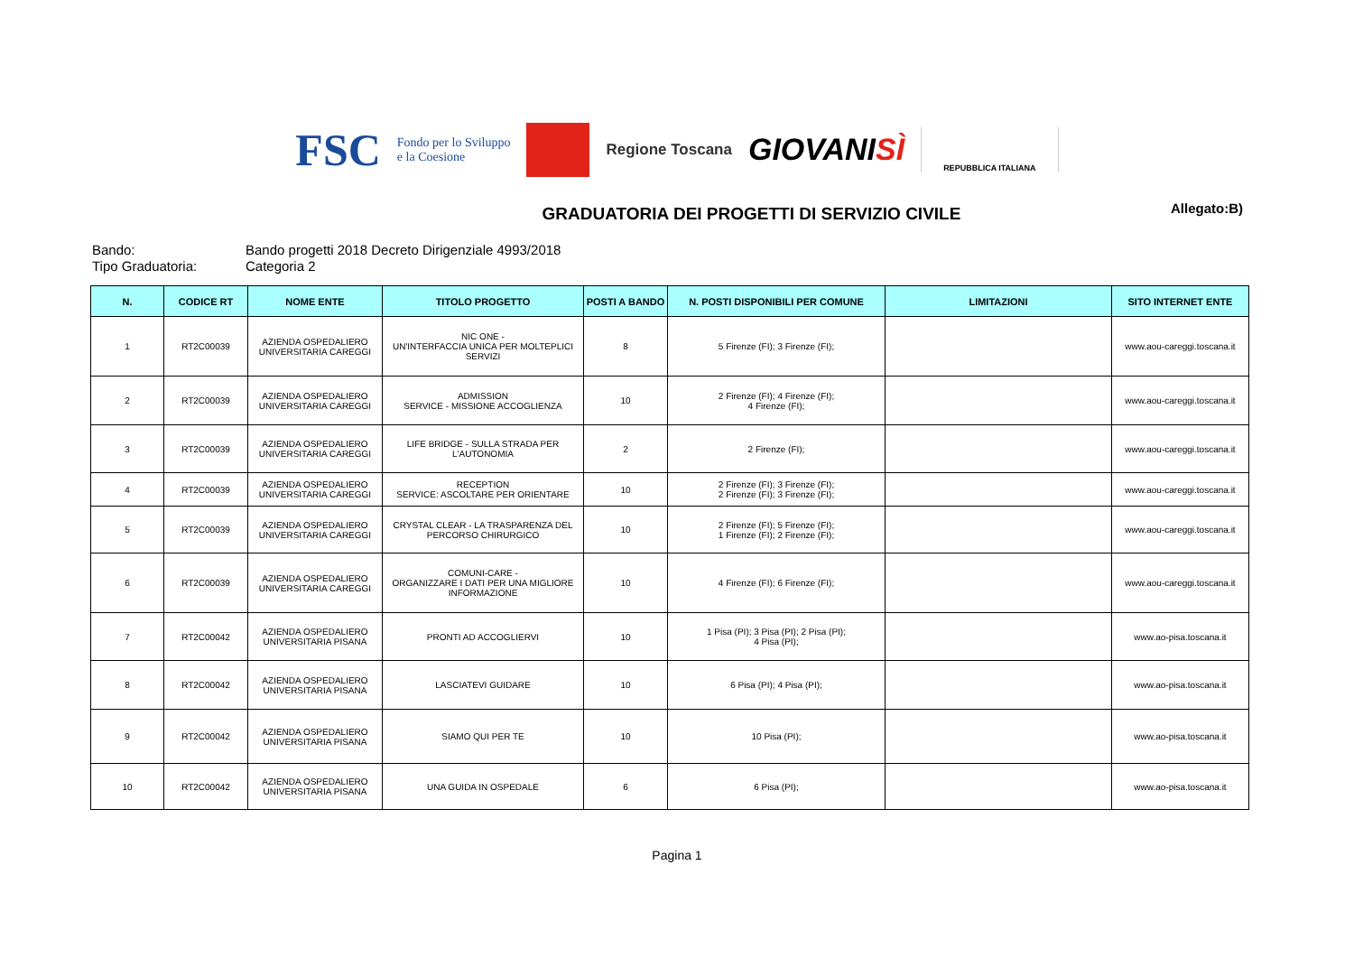FSC
Fondo per lo Sviluppo
e la Coesione
Regione Toscana
GIOVANISÌ
REPUBBLICA ITALIANA
GRADUATORIA DEI PROGETTI DI SERVIZIO CIVILE Allegato:B)
Bando: Bando progetti 2018 Decreto Dirigenziale 4993/2018
Tipo Graduatoria: Categoria 2
| N. | CODICE RT | NOME ENTE | TITOLO PROGETTO | POSTI A BANDO | N. POSTI DISPONIBILI PER COMUNE | LIMITAZIONI | SITO INTERNET ENTE |
| --- | --- | --- | --- | --- | --- | --- | --- |
| 1 | RT2C00039 | AZIENDA OSPEDALIERO UNIVERSITARIA CAREGGI | NIC ONE - UN'INTERFACCIA UNICA PER MOLTEPLICI SERVIZI | 8 | 5 Firenze (FI); 3 Firenze (FI); | | www.aou-careggi.toscana.it |
| 2 | RT2C00039 | AZIENDA OSPEDALIERO UNIVERSITARIA CAREGGI | ADMISSION SERVICE - MISSIONE ACCOGLIENZA | 10 | 2 Firenze (FI); 4 Firenze (FI); 4 Firenze (FI); | | www.aou-careggi.toscana.it |
| 3 | RT2C00039 | AZIENDA OSPEDALIERO UNIVERSITARIA CAREGGI | LIFE BRIDGE - SULLA STRADA PER L'AUTONOMIA | 2 | 2 Firenze (FI); | | www.aou-careggi.toscana.it |
| 4 | RT2C00039 | AZIENDA OSPEDALIERO UNIVERSITARIA CAREGGI | RECEPTION SERVICE: ASCOLTARE PER ORIENTARE | 10 | 2 Firenze (FI); 3 Firenze (FI); 2 Firenze (FI); 3 Firenze (FI); | | www.aou-careggi.toscana.it |
| 5 | RT2C00039 | AZIENDA OSPEDALIERO UNIVERSITARIA CAREGGI | CRYSTAL CLEAR - LA TRASPARENZA DEL PERCORSO CHIRURGICO | 10 | 2 Firenze (FI); 5 Firenze (FI); 1 Firenze (FI); 2 Firenze (FI); | | www.aou-careggi.toscana.it |
| 6 | RT2C00039 | AZIENDA OSPEDALIERO UNIVERSITARIA CAREGGI | COMUNI-CARE - ORGANIZZARE I DATI PER UNA MIGLIORE INFORMAZIONE | 10 | 4 Firenze (FI); 6 Firenze (FI); | | www.aou-careggi.toscana.it |
| 7 | RT2C00042 | AZIENDA OSPEDALIERO UNIVERSITARIA PISANA | PRONTI AD ACCOGLIERVI | 10 | 1 Pisa (PI); 3 Pisa (PI); 2 Pisa (PI); 4 Pisa (PI); | | www.ao-pisa.toscana.it |
| 8 | RT2C00042 | AZIENDA OSPEDALIERO UNIVERSITARIA PISANA | LASCIATEVI GUIDARE | 10 | 6 Pisa (PI); 4 Pisa (PI); | | www.ao-pisa.toscana.it |
| 9 | RT2C00042 | AZIENDA OSPEDALIERO UNIVERSITARIA PISANA | SIAMO QUI PER TE | 10 | 10 Pisa (PI); | | www.ao-pisa.toscana.it |
| 10 | RT2C00042 | AZIENDA OSPEDALIERO UNIVERSITARIA PISANA | UNA GUIDA IN OSPEDALE | 6 | 6 Pisa (PI); | | www.ao-pisa.toscana.it |
Pagina 1